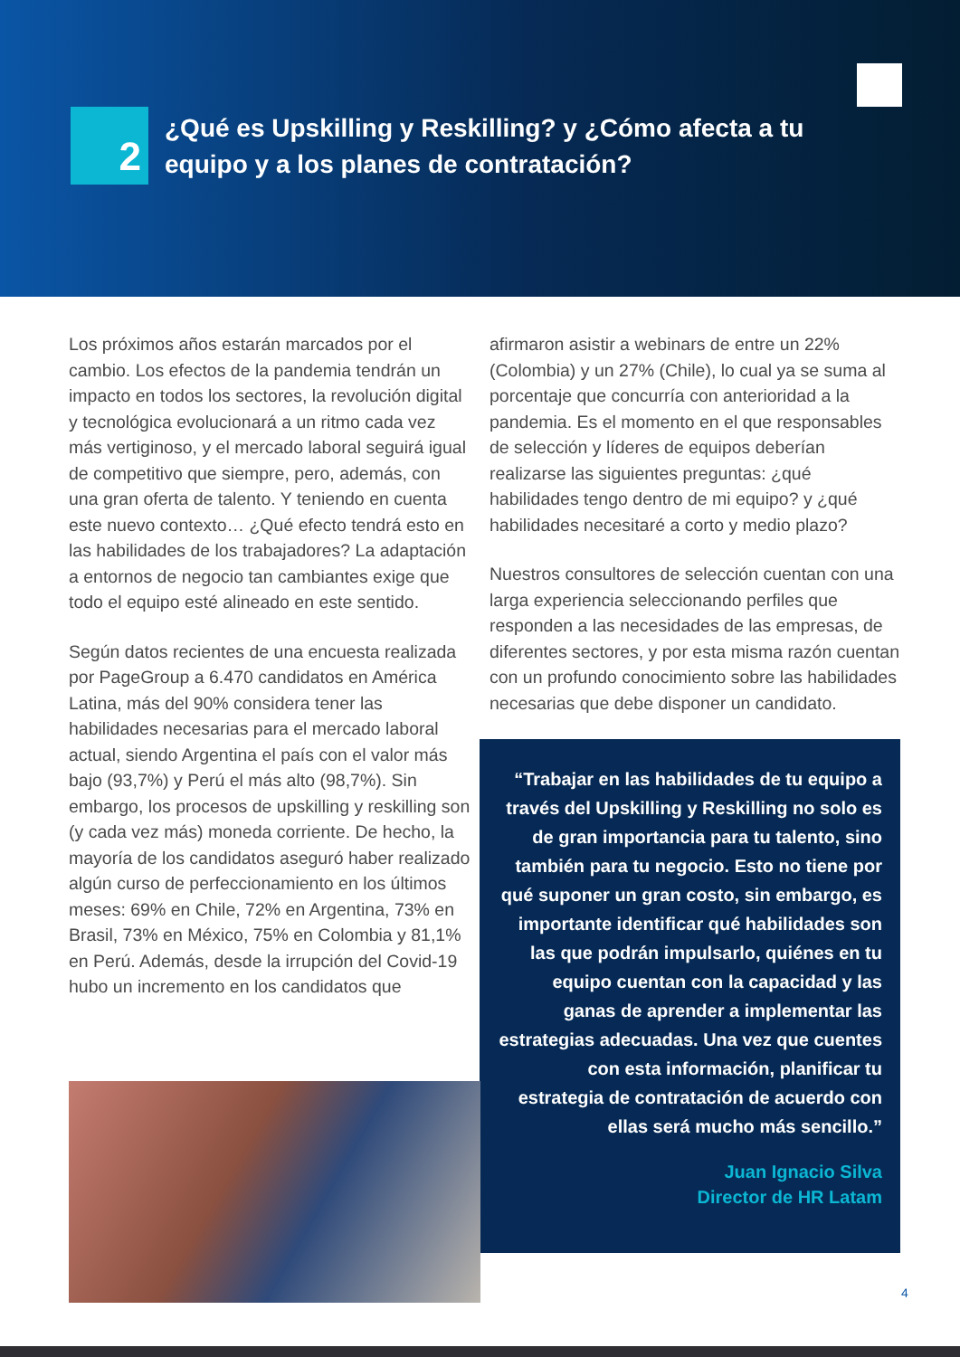2
¿Qué es Upskilling y Reskilling? y ¿Cómo afecta a tu equipo y a los planes de contratación?
Los próximos años estarán marcados por el cambio. Los efectos de la pandemia tendrán un impacto en todos los sectores, la revolución digital y tecnológica evolucionará a un ritmo cada vez más vertiginoso, y el mercado laboral seguirá igual de competitivo que siempre, pero, además, con una gran oferta de talento. Y teniendo en cuenta este nuevo contexto… ¿Qué efecto tendrá esto en las habilidades de los trabajadores? La adaptación a entornos de negocio tan cambiantes exige que todo el equipo esté alineado en este sentido.
Según datos recientes de una encuesta realizada por PageGroup a 6.470 candidatos en América Latina, más del 90% considera tener las habilidades necesarias para el mercado laboral actual, siendo Argentina el país con el valor más bajo (93,7%) y Perú el más alto (98,7%). Sin embargo, los procesos de upskilling y reskilling son (y cada vez más) moneda corriente. De hecho, la mayoría de los candidatos aseguró haber realizado algún curso de perfeccionamiento en los últimos meses: 69% en Chile, 72% en Argentina, 73% en Brasil, 73% en México, 75% en Colombia y 81,1% en Perú. Además, desde la irrupción del Covid-19 hubo un incremento en los candidatos que
afirmaron asistir a webinars de entre un 22% (Colombia) y un 27% (Chile), lo cual ya se suma al porcentaje que concurría con anterioridad a la pandemia. Es el momento en el que responsables de selección y líderes de equipos deberían realizarse las siguientes preguntas: ¿qué habilidades tengo dentro de mi equipo? y ¿qué habilidades necesitaré a corto y medio plazo?
Nuestros consultores de selección cuentan con una larga experiencia seleccionando perfiles que responden a las necesidades de las empresas, de diferentes sectores, y por esta misma razón cuentan con un profundo conocimiento sobre las habilidades necesarias que debe disponer un candidato.
“Trabajar en las habilidades de tu equipo a través del Upskilling y Reskilling no solo es de gran importancia para tu talento, sino también para tu negocio. Esto no tiene por qué suponer un gran costo, sin embargo, es importante identificar qué habilidades son las que podrán impulsarlo, quiénes en tu equipo cuentan con la capacidad y las ganas de aprender a implementar las estrategias adecuadas. Una vez que cuentes con esta información, planificar tu estrategia de contratación de acuerdo con ellas será mucho más sencillo.”
Juan Ignacio Silva
Director de HR Latam
4